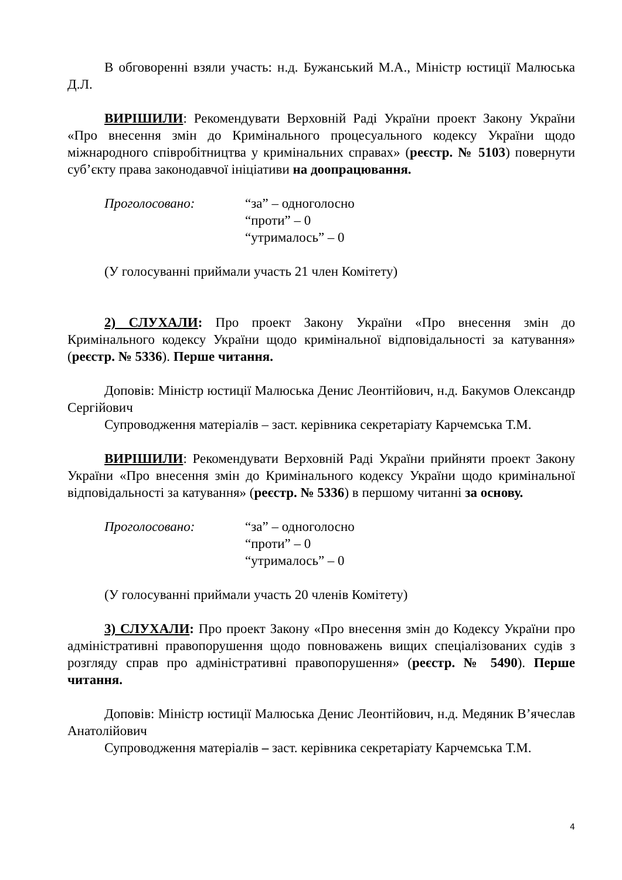В обговоренні взяли участь: н.д. Бужанський М.А., Міністр юстиції Малюська Д.Л.
ВИРІШИЛИ: Рекомендувати Верховній Раді України проект Закону України «Про внесення змін до Кримінального процесуального кодексу України щодо міжнародного співробітництва у кримінальних справах» (реєстр. № 5103) повернути суб’єкту права законодавчої ініціативи на доопрацювання.
Проголосовано: “за” – одноголосно
“проти” – 0
“утрималось” – 0
(У голосуванні приймали участь 21 член Комітету)
2) СЛУХАЛИ: Про проект Закону України «Про внесення змін до Кримінального кодексу України щодо кримінальної відповідальності за катування» (реєстр. № 5336). Перше читання.
Доповів: Міністр юстиції Малюська Денис Леонтійович, н.д. Бакумов Олександр Сергійович
Супроводження матеріалів – заст. керівника секретаріату Карчемська Т.М.
ВИРІШИЛИ: Рекомендувати Верховній Раді України прийняти проект Закону України «Про внесення змін до Кримінального кодексу України щодо кримінальної відповідальності за катування» (реєстр. № 5336) в першому читанні за основу.
Проголосовано: “за” – одноголосно
“проти” – 0
“утрималось” – 0
(У голосуванні приймали участь 20 членів Комітету)
3) СЛУХАЛИ: Про проект Закону «Про внесення змін до Кодексу України про адміністративні правопорушення щодо повноважень вищих спеціалізованих судів з розгляду справ про адміністративні правопорушення» (реєстр. № 5490). Перше читання.
Доповів: Міністр юстиції Малюська Денис Леонтійович, н.д. Медяник В’ячеслав Анатолійович
Супроводження матеріалів – заст. керівника секретаріату Карчемська Т.М.
4